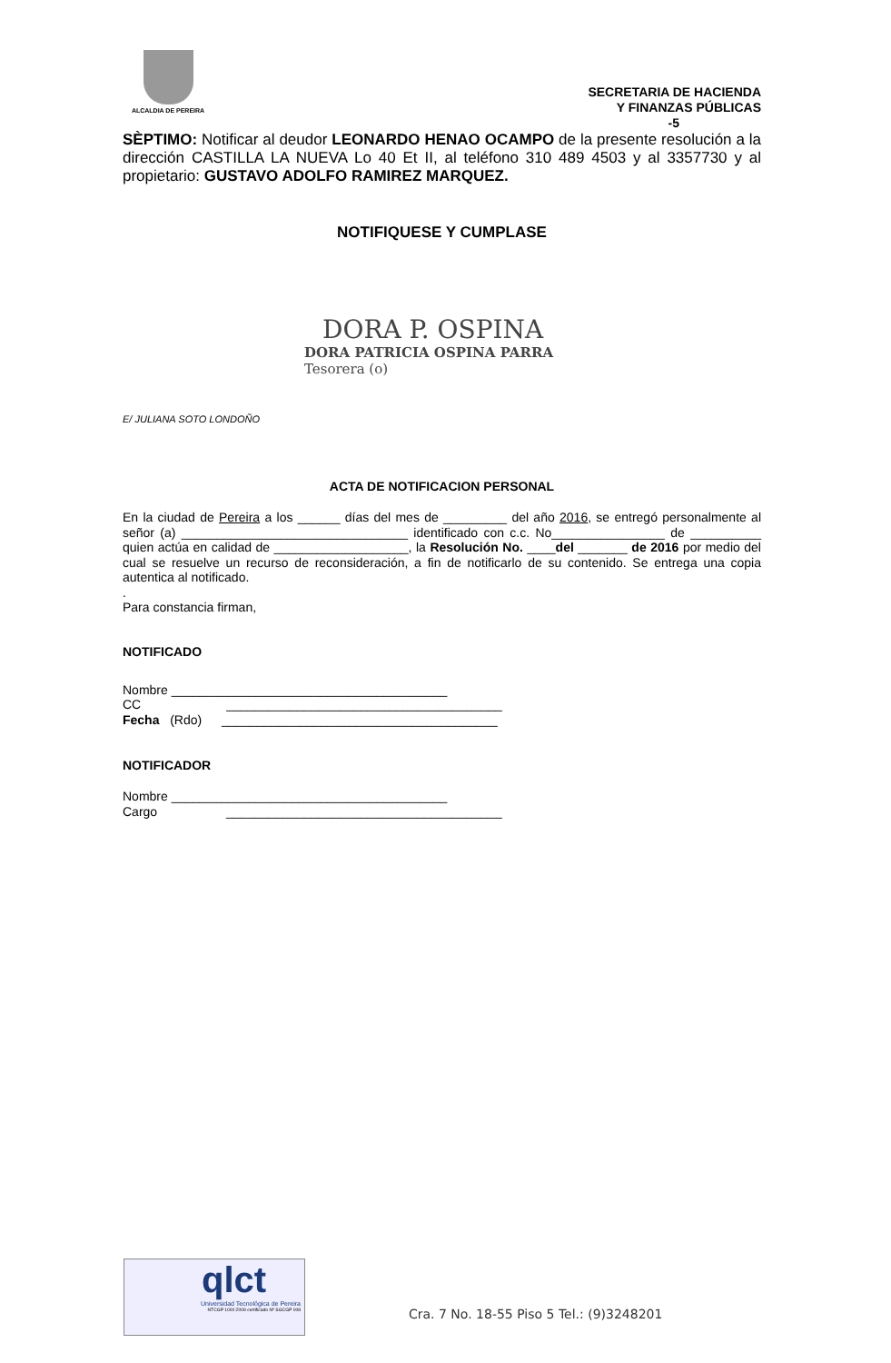ALCALDIA DE PEREIRA
SECRETARIA DE HACIENDA
Y FINANZAS PÚBLICAS
-5
SÈPTIMO: Notificar al deudor LEONARDO HENAO OCAMPO de la presente resolución a la dirección CASTILLA LA NUEVA Lo 40 Et II, al teléfono 310 489 4503 y al 3357730 y al propietario: GUSTAVO ADOLFO RAMIREZ MARQUEZ.
NOTIFIQUESE Y CUMPLASE
DORA P. OSPINA
DORA PATRICIA OSPINA PARRA
Tesorera (o)
E/ JULIANA SOTO LONDOÑO
ACTA DE NOTIFICACION PERSONAL
En la ciudad de Pereira a los ______ días del mes de _________ del año 2016, se entregó personalmente al señor (a) ________________________________ identificado con c.c. No________________ de __________ quien actúa en calidad de ___________________, la Resolución No. ____del _______ de 2016 por medio del cual se resuelve un recurso de reconsideración, a fin de notificarlo de su contenido. Se entrega una copia autentica al notificado.
.
Para constancia firman,
NOTIFICADO
Nombre _______________________________________
CC _______________________________________
Fecha (Rdo) _______________________________________
NOTIFICADOR
Nombre _______________________________________
Cargo _______________________________________
qlct
Universidad Tecnológica de Pereira
NTCGP 1000:2009 certificado Nº SGCGP 008
Cra. 7 No. 18-55 Piso 5 Tel.: (9)3248201